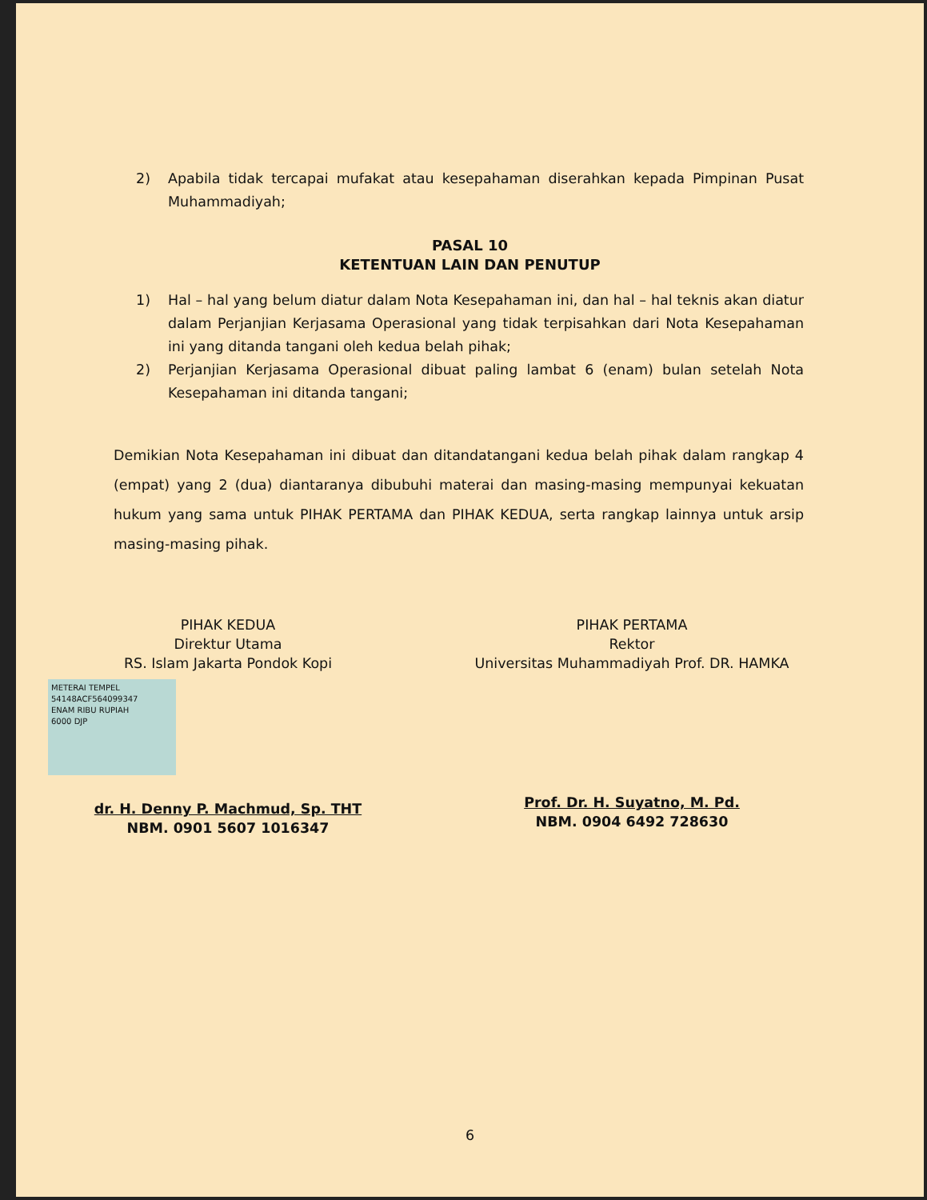2) Apabila tidak tercapai mufakat atau kesepahaman diserahkan kepada Pimpinan Pusat Muhammadiyah;
PASAL 10
KETENTUAN LAIN DAN PENUTUP
1) Hal – hal yang belum diatur dalam Nota Kesepahaman ini, dan hal – hal teknis akan diatur dalam Perjanjian Kerjasama Operasional yang tidak terpisahkan dari Nota Kesepahaman ini yang ditanda tangani oleh kedua belah pihak;
2) Perjanjian Kerjasama Operasional dibuat paling lambat 6 (enam) bulan setelah Nota Kesepahaman ini ditanda tangani;
Demikian Nota Kesepahaman ini dibuat dan ditandatangani kedua belah pihak dalam rangkap 4 (empat) yang 2 (dua) diantaranya dibubuhi materai dan masing-masing mempunyai kekuatan hukum yang sama untuk PIHAK PERTAMA dan PIHAK KEDUA, serta rangkap lainnya untuk arsip masing-masing pihak.
PIHAK KEDUA
Direktur Utama
RS. Islam Jakarta Pondok Kopi
METERAI TEMPEL
54148ACF564099347
ENAM RIBU RUPIAH
6000 DJP
dr. H. Denny P. Machmud, Sp. THT
NBM. 0901 5607 1016347
PIHAK PERTAMA
Rektor
Universitas Muhammadiyah Prof. DR. HAMKA
Prof. Dr. H. Suyatno, M. Pd.
NBM. 0904 6492 728630
6